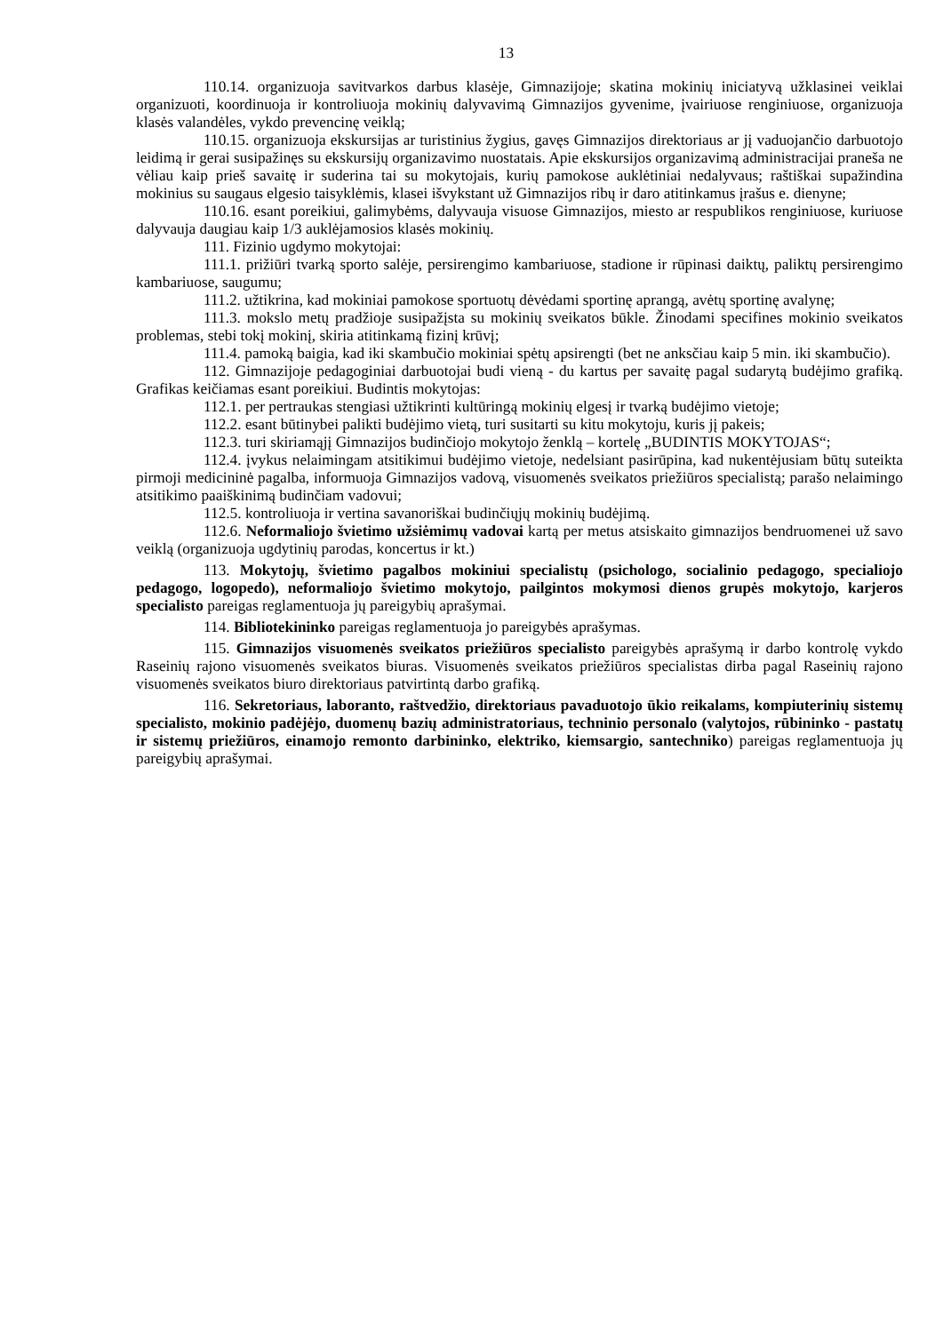13
110.14. organizuoja savitvarkos darbus klasėje, Gimnazijoje; skatina mokinių iniciatyvą užklasinei veiklai organizuoti, koordinuoja ir kontroliuoja mokinių dalyvavimą Gimnazijos gyvenime, įvairiuose renginiuose, organizuoja klasės valandėles, vykdo prevencinę veiklą;
110.15. organizuoja ekskursijas ar turistinius žygius, gavęs Gimnazijos direktoriaus ar jį vaduojančio darbuotojo leidimą ir gerai susipažinęs su ekskursijų organizavimo nuostatais. Apie ekskursijos organizavimą administracijai praneša ne vėliau kaip prieš savaitę ir suderina tai su mokytojais, kurių pamokose auklėtiniai nedalyvaus; raštiškai supažindina mokinius su saugaus elgesio taisyklėmis, klasei išvykstant už Gimnazijos ribų ir daro atitinkamus įrašus e. dienyne;
110.16. esant poreikiui, galimybėms, dalyvauja visuose Gimnazijos, miesto ar respublikos renginiuose, kuriuose dalyvauja daugiau kaip 1/3 auklėjamosios klasės mokinių.
111. Fizinio ugdymo mokytojai:
111.1. prižiūri tvarką sporto salėje, persirengimo kambariuose, stadione ir rūpinasi daiktų, paliktų persirengimo kambariuose, saugumu;
111.2. užtikrina, kad mokiniai pamokose sportuotų dėvėdami sportinę aprangą, avėtų sportinę avalynę;
111.3. mokslo metų pradžioje susipažįsta su mokinių sveikatos būkle. Žinodami specifines mokinio sveikatos problemas, stebi tokį mokinį, skiria atitinkamą fizinį krūvį;
111.4. pamoką baigia, kad iki skambučio mokiniai spėtų apsirengti (bet ne anksčiau kaip 5 min. iki skambučio).
112. Gimnazijoje pedagoginiai darbuotojai budi vieną - du kartus per savaitę pagal sudarytą budėjimo grafiką. Grafikas keičiamas esant poreikiui. Budintis mokytojas:
112.1. per pertraukas stengiasi užtikrinti kultūringą mokinių elgesį ir tvarką budėjimo vietoje;
112.2. esant būtinybei palikti budėjimo vietą, turi susitarti su kitu mokytoju, kuris jį pakeis;
112.3. turi skiriamąjį Gimnazijos budinčiojo mokytojo ženklą – kortelę „BUDINTIS MOKYTOJAS“;
112.4. įvykus nelaimingam atsitikimui budėjimo vietoje, nedelsiant pasirūpina, kad nukentėjusiam būtų suteikta pirmoji medicininė pagalba, informuoja Gimnazijos vadovą, visuomenės sveikatos priežiūros specialistą; parašo nelaimingo atsitikimo paaiškinimą budinčiam vadovui;
112.5. kontroliuoja ir vertina savanoriškai budinčiųjų mokinių budėjimą.
112.6. Neformaliojo švietimo užsiėmimų vadovai kartą per metus atsiskaito gimnazijos bendruomenei už savo veiklą (organizuoja ugdytinių parodas, koncertus ir kt.)
113. Mokytojų, švietimo pagalbos mokiniui specialistų (psichologo, socialinio pedagogo, specialiojo pedagogo, logopedo), neformaliojo švietimo mokytojo, pailgintos mokymosi dienos grupės mokytojo, karjeros specialisto pareigas reglamentuoja jų pareigybių aprašymai.
114. Bibliotekininko pareigas reglamentuoja jo pareigybės aprašymas.
115. Gimnazijos visuomenės sveikatos priežiūros specialisto pareigybės aprašymą ir darbo kontrolę vykdo Raseinių rajono visuomenės sveikatos biuras. Visuomenės sveikatos priežiūros specialistas dirba pagal Raseinių rajono visuomenės sveikatos biuro direktoriaus patvirtintą darbo grafiką.
116. Sekretoriaus, laboranto, raštvedžio, direktoriaus pavaduotojo ūkio reikalams, kompiuterinių sistemų specialisto, mokinio padėjėjo, duomenų bazių administratoriaus, techninio personalo (valytojos, rūbininko - pastatų ir sistemų priežiūros, einamojo remonto darbininko, elektriko, kiemsargio, santechniko) pareigas reglamentuoja jų pareigybių aprašymai.